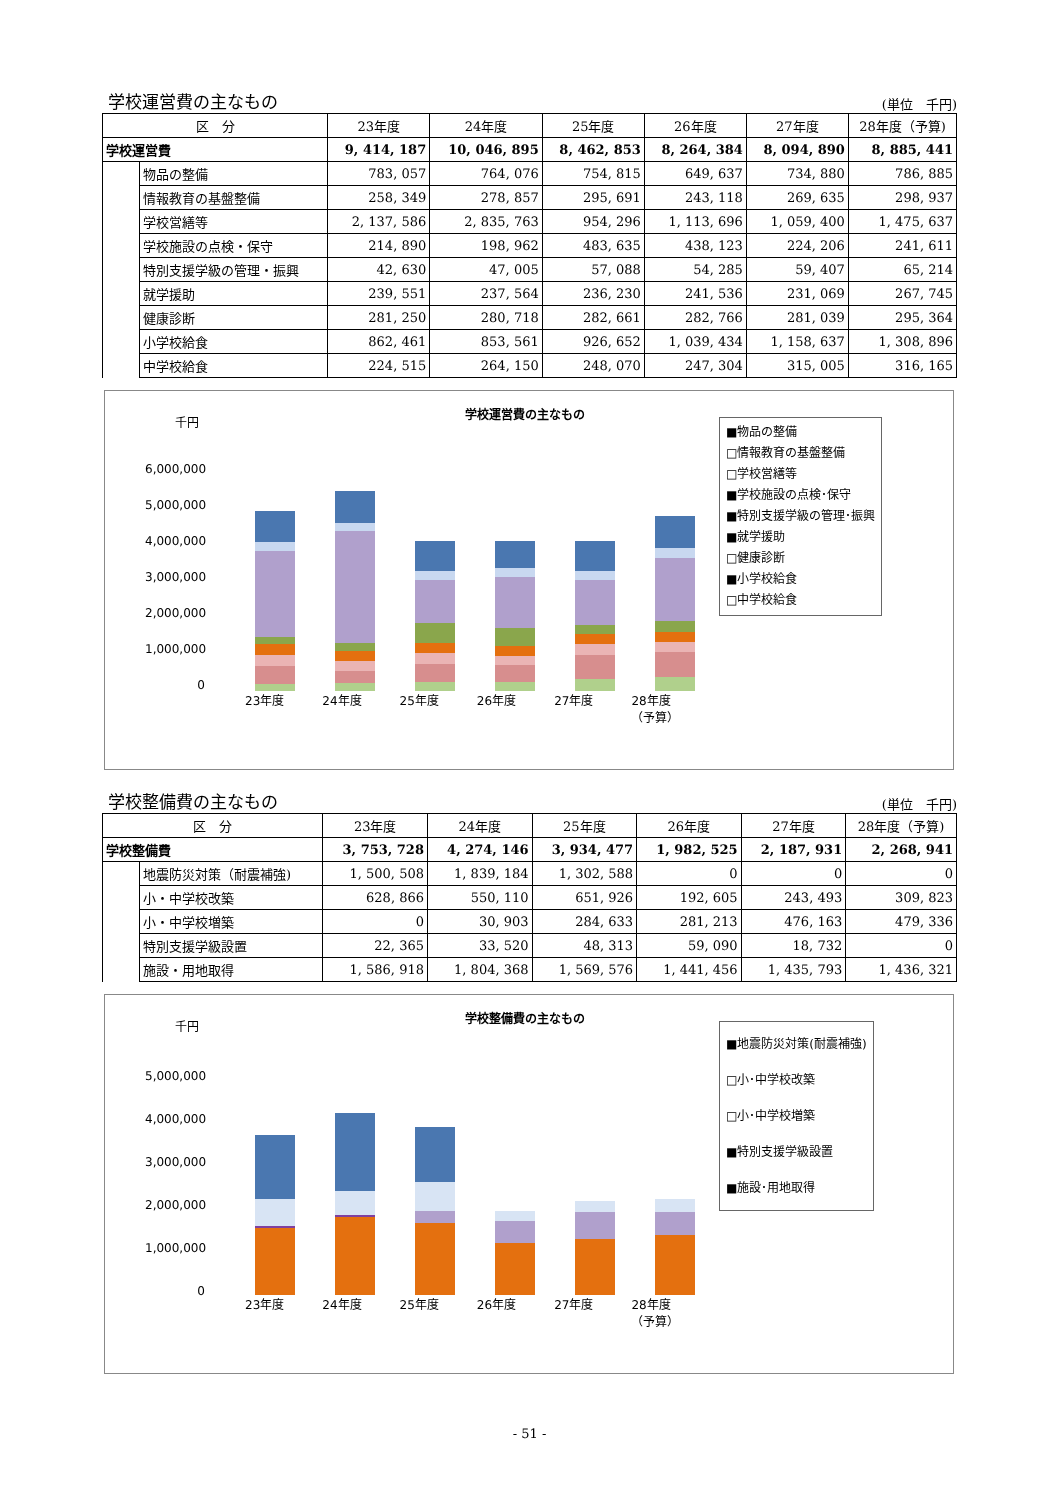学校運営費の主なもの
(単位　千円)
| 区 分 | | 23年度 | 24年度 | 25年度 | 26年度 | 27年度 | 28年度（予算) |
| --- | --- | --- | --- | --- | --- | --- | --- |
| 学校運営費 | | 9, 414, 187 | 10, 046, 895 | 8, 462, 853 | 8, 264, 384 | 8, 094, 890 | 8, 885, 441 |
| | 物品の整備 | 783, 057 | 764, 076 | 754, 815 | 649, 637 | 734, 880 | 786, 885 |
| | 情報教育の基盤整備 | 258, 349 | 278, 857 | 295, 691 | 243, 118 | 269, 635 | 298, 937 |
| | 学校営繕等 | 2, 137, 586 | 2, 835, 763 | 954, 296 | 1, 113, 696 | 1, 059, 400 | 1, 475, 637 |
| | 学校施設の点検・保守 | 214, 890 | 198, 962 | 483, 635 | 438, 123 | 224, 206 | 241, 611 |
| | 特別支援学級の管理・振興 | 42, 630 | 47, 005 | 57, 088 | 54, 285 | 59, 407 | 65, 214 |
| | 就学援助 | 239, 551 | 237, 564 | 236, 230 | 241, 536 | 231, 069 | 267, 745 |
| | 健康診断 | 281, 250 | 280, 718 | 282, 661 | 282, 766 | 281, 039 | 295, 364 |
| | 小学校給食 | 862, 461 | 853, 561 | 926, 652 | 1, 039, 434 | 1, 158, 637 | 1, 308, 896 |
| | 中学校給食 | 224, 515 | 264, 150 | 248, 070 | 247, 304 | 315, 005 | 316, 165 |
千円
学校運営費の主なもの
6,000,000
5,000,000
4,000,000
3,000,000
2,000,000
1,000,000
0
23年度 24年度 25年度 26年度 27年度 28年度
（予算）
■物品の整備
□情報教育の基盤整備
□学校営繕等
■学校施設の点検･保守
■特別支援学級の管理･振興
■就学援助
□健康診断
■小学校給食
□中学校給食
学校整備費の主なもの
(単位　千円)
| 区 分 | | 23年度 | 24年度 | 25年度 | 26年度 | 27年度 | 28年度（予算) |
| --- | --- | --- | --- | --- | --- | --- | --- |
| 学校整備費 | | 3, 753, 728 | 4, 274, 146 | 3, 934, 477 | 1, 982, 525 | 2, 187, 931 | 2, 268, 941 |
| | 地震防災対策（耐震補強) | 1, 500, 508 | 1, 839, 184 | 1, 302, 588 | 0 | 0 | 0 |
| | 小・中学校改築 | 628, 866 | 550, 110 | 651, 926 | 192, 605 | 243, 493 | 309, 823 |
| | 小・中学校増築 | 0 | 30, 903 | 284, 633 | 281, 213 | 476, 163 | 479, 336 |
| | 特別支援学級設置 | 22, 365 | 33, 520 | 48, 313 | 59, 090 | 18, 732 | 0 |
| | 施設・用地取得 | 1, 586, 918 | 1, 804, 368 | 1, 569, 576 | 1, 441, 456 | 1, 435, 793 | 1, 436, 321 |
千円
学校整備費の主なもの
5,000,000
4,000,000
3,000,000
2,000,000
1,000,000
0
23年度 24年度 25年度 26年度 27年度 28年度
（予算）
■地震防災対策(耐震補強)
□小･中学校改築
□小･中学校増築
■特別支援学級設置
■施設･用地取得
- 51 -